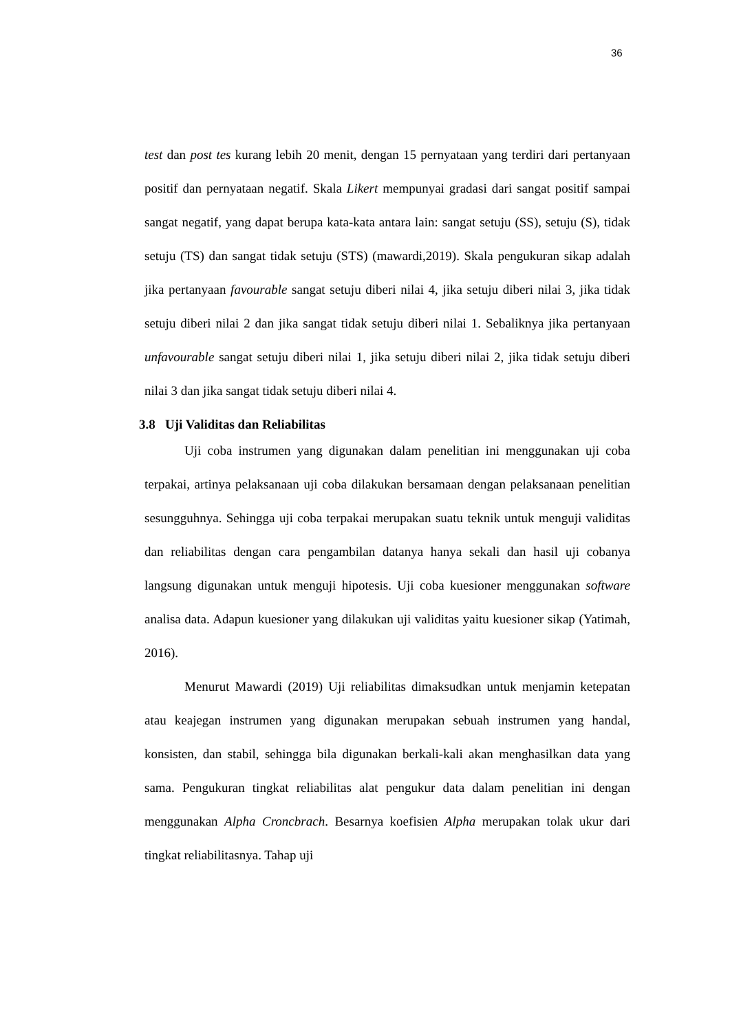36
test dan post tes kurang lebih 20 menit, dengan 15 pernyataan yang terdiri dari pertanyaan positif dan pernyataan negatif. Skala Likert mempunyai gradasi dari sangat positif sampai sangat negatif, yang dapat berupa kata-kata antara lain: sangat setuju (SS), setuju (S), tidak setuju (TS) dan sangat tidak setuju (STS) (mawardi,2019). Skala pengukuran sikap adalah jika pertanyaan favourable sangat setuju diberi nilai 4, jika setuju diberi nilai 3, jika tidak setuju diberi nilai 2 dan jika sangat tidak setuju diberi nilai 1. Sebaliknya jika pertanyaan unfavourable sangat setuju diberi nilai 1, jika setuju diberi nilai 2, jika tidak setuju diberi nilai 3 dan jika sangat tidak setuju diberi nilai 4.
3.8 Uji Validitas dan Reliabilitas
Uji coba instrumen yang digunakan dalam penelitian ini menggunakan uji coba terpakai, artinya pelaksanaan uji coba dilakukan bersamaan dengan pelaksanaan penelitian sesungguhnya. Sehingga uji coba terpakai merupakan suatu teknik untuk menguji validitas dan reliabilitas dengan cara pengambilan datanya hanya sekali dan hasil uji cobanya langsung digunakan untuk menguji hipotesis. Uji coba kuesioner menggunakan software analisa data. Adapun kuesioner yang dilakukan uji validitas yaitu kuesioner sikap (Yatimah, 2016).
Menurut Mawardi (2019) Uji reliabilitas dimaksudkan untuk menjamin ketepatan atau keajegan instrumen yang digunakan merupakan sebuah instrumen yang handal, konsisten, dan stabil, sehingga bila digunakan berkali-kali akan menghasilkan data yang sama. Pengukuran tingkat reliabilitas alat pengukur data dalam penelitian ini dengan menggunakan Alpha Croncbrach. Besarnya koefisien Alpha merupakan tolak ukur dari tingkat reliabilitasnya. Tahap uji